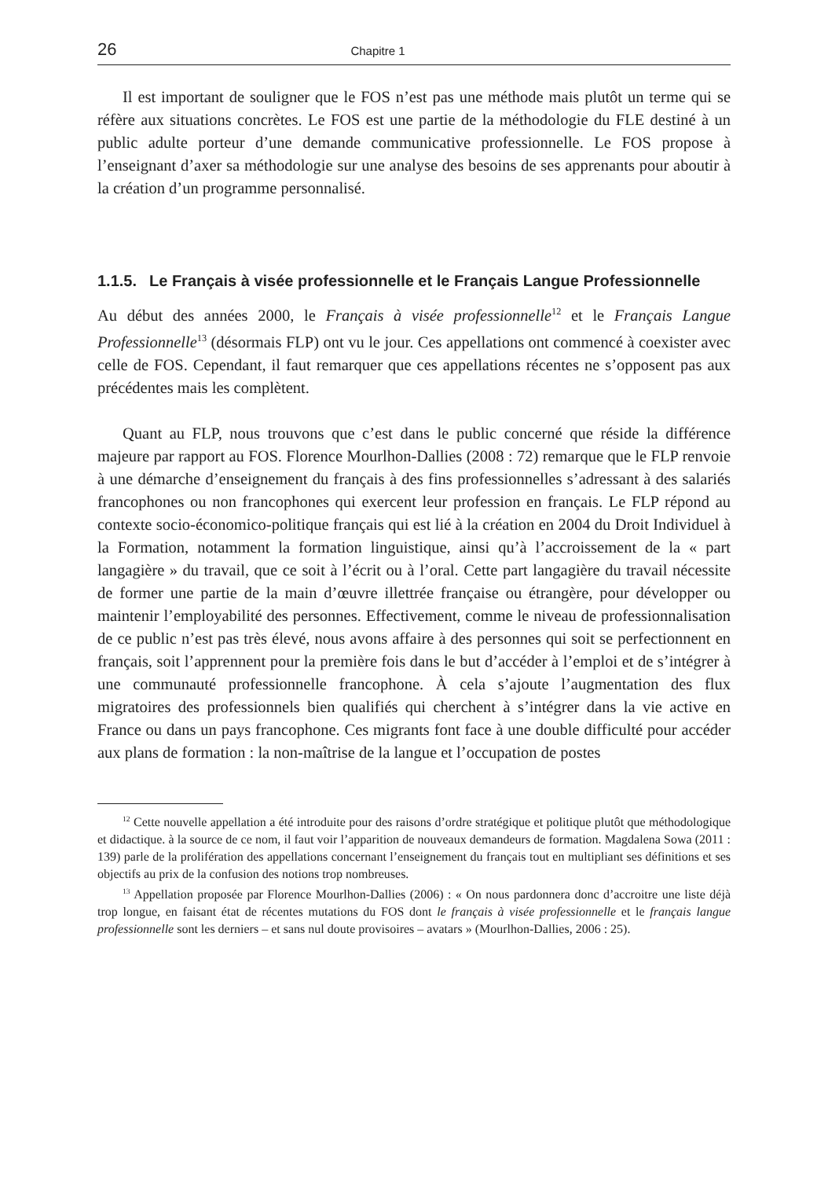26 Chapitre 1
Il est important de souligner que le FOS n’est pas une méthode mais plutôt un terme qui se réfère aux situations concrètes. Le FOS est une partie de la méthodologie du FLE destiné à un public adulte porteur d’une demande communicative professionnelle. Le FOS propose à l’enseignant d’axer sa méthodologie sur une analyse des besoins de ses apprenants pour aboutir à la création d’un programme personnalisé.
1.1.5. Le Français à visée professionnelle et le Français Langue Professionnelle
Au début des années 2000, le Français à visée professionnelle<sup>12</sup> et le Français Langue Professionnelle<sup>13</sup> (désormais FLP) ont vu le jour. Ces appellations ont commencé à coexister avec celle de FOS. Cependant, il faut remarquer que ces appellations récentes ne s’opposent pas aux précédentes mais les complètent.
Quant au FLP, nous trouvons que c’est dans le public concerné que réside la différence majeure par rapport au FOS. Florence Mourlhon-Dallies (2008 : 72) remarque que le FLP renvoie à une démarche d’enseignement du français à des fins professionnelles s’adressant à des salariés francophones ou non francophones qui exercent leur profession en français. Le FLP répond au contexte socio-économico-politique français qui est lié à la création en 2004 du Droit Individuel à la Formation, notamment la formation linguistique, ainsi qu’à l’accroissement de la « part langagière » du travail, que ce soit à l’écrit ou à l’oral. Cette part langagière du travail nécessite de former une partie de la main d’œuvre illettrée française ou étrangère, pour développer ou maintenir l’employabilité des personnes. Effectivement, comme le niveau de professionnalisation de ce public n’est pas très élevé, nous avons affaire à des personnes qui soit se perfectionnent en français, soit l’apprennent pour la première fois dans le but d’accéder à l’emploi et de s’intégrer à une communauté professionnelle francophone. À cela s’ajoute l’augmentation des flux migratoires des professionnels bien qualifiés qui cherchent à s’intégrer dans la vie active en France ou dans un pays francophone. Ces migrants font face à une double difficulté pour accéder aux plans de formation : la non-maîtrise de la langue et l’occupation de postes
<sup>12</sup> Cette nouvelle appellation a été introduite pour des raisons d’ordre stratégique et politique plutôt que méthodologique et didactique. à la source de ce nom, il faut voir l’apparition de nouveaux demandeurs de formation. Magdalena Sowa (2011 : 139) parle de la prolifération des appellations concernant l’enseignement du français tout en multipliant ses définitions et ses objectifs au prix de la confusion des notions trop nombreuses.
<sup>13</sup> Appellation proposée par Florence Mourlhon-Dallies (2006) : « On nous pardonnera donc d’accroitre une liste déjà trop longue, en faisant état de récentes mutations du FOS dont le français à visée professionnelle et le français langue professionnelle sont les derniers – et sans nul doute provisoires – avatars » (Mourlhon-Dallies, 2006 : 25).